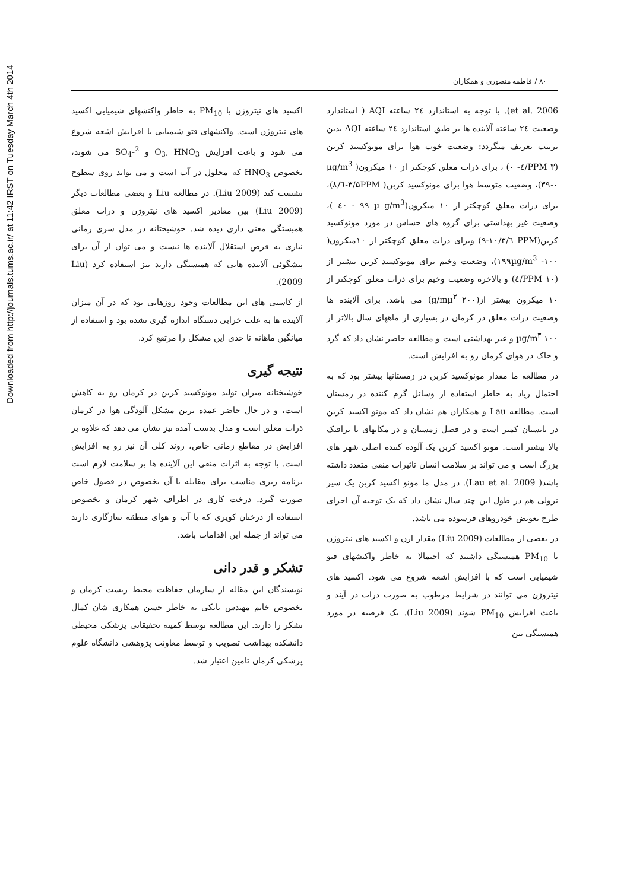Downloaded from http://journals.tums.ac.ir/ at 11:42 IRST on Tuesday March 4th 2014
۸۰ / فاطمه منصوری و همکاران
et al. 2006). با توجه به استاندارد ۲٤ ساعته AQI ( استاندارد وضعیت ۲٤ ساعته آلاینده ها بر طبق استاندارد ۲٤ ساعته AQI بدین ترتیب تعریف میگردد: وضعیت خوب هوا برای مونوکسید کربن (PPM ۳/٤- ۰) ، برای ذرات معلق کوچکتر از ۱۰ میکرون( µg/m<sup>3</sup> ۳۹-۰)، وضعیت متوسط هوا برای مونوکسید کربن( ۳/۵PPM-٦/۸)، برای ذرات معلق کوچکتر از ۱۰ میکرون(µ g/m<sup>3</sup> ٤۰ - ۹۹ )، وضعیت غیر بهداشتی برای گروه های حساس در مورد مونوکسید کربن(PPM ٦/۹-۱۰/۳) وبرای ذرات معلق کوچکتر از ۱۰میکرون( ۱۹۹µg/m<sup>3</sup> -۱۰۰)، وضعیت وخیم برای مونوکسید کربن بیشتر از (PPM ۱۰/٤) و بالاخره وضعیت وخیم برای ذرات معلق کوچکتر از ۱۰ میکرون بیشتر از(g/mµ<sup>۳</sup> ۲۰۰) می باشد. برای آلاینده ها وضعیت ذرات معلق در کرمان در بسیاری از ماههای سال بالاتر از µg/m<sup>۳</sup> ۱۰۰ و غیر بهداشتی است و مطالعه حاضر نشان داد که گرد و خاک در هوای کرمان رو به افزایش است.
در مطالعه ما مقدار مونوکسید کربن در زمستانها بیشتر بود که به احتمال زیاد به خاطر استفاده از وسائل گرم کننده در زمستان است. مطالعه Lau و همکاران هم نشان داد که مونو اکسید کربن در تابستان کمتر است و در فصل زمستان و در مکانهای با ترافیک بالا بیشتر است. مونو اکسید کربن یک آلوده کننده اصلی شهر های بزرگ است و می تواند بر سلامت انسان تاثیرات منفی متعدد داشته باشد( Lau et al. 2009). در مدل ما مونو اکسید کربن یک سیر نزولی هم در طول این چند سال نشان داد که یک توجیه آن اجرای طرح تعویض خودروهای فرسوده می باشد.
در بعضی از مطالعات (Liu 2009) مقدار ازن و اکسید های نیتروژن با PM<sub>10</sub> همبستگی داشتند که احتمالا به خاطر واکنشهای فتو شیمیایی است که با افزایش اشعه شروع می شود. اکسید های نیتروژن می توانند در شرایط مرطوب به صورت ذرات در آیند و باعث افزایش PM<sub>10</sub> شوند (Liu 2009). یک فرضیه در مورد همبستگی بین
اکسید های نیتروژن با PM<sub>10</sub> به خاطر واکنشهای شیمیایی اکسید های نیتروژن است. واکنشهای فتو شیمیایی با افزایش اشعه شروع می شود و باعث افزایش O<sub>3</sub>, HNO<sub>3</sub> و SO<sub>4</sub>-<sup>2</sup> می شوند، بخصوص HNO<sub>3</sub> که محلول در آب است و می تواند روی سطوح نشست کند (Liu 2009). در مطالعه Liu و بعضی مطالعات دیگر (Liu 2009) بین مقادیر اکسید های نیتروژن و ذرات معلق همبستگی معنی داری دیده شد. خوشبختانه در مدل سری زمانی نیازی به فرض استقلال آلاینده ها نیست و می توان از آن برای پیشگوئی آلاینده هایی که همبستگی دارند نیز استفاده کرد (Liu 2009).
از کاستی های این مطالعات وجود روزهایی بود که در آن میزان آلاینده ها به علت خرابی دستگاه اندازه گیری نشده بود و استفاده از میانگین ماهانه تا حدی این مشکل را مرتفع کرد.
نتیجه گیری
خوشبختانه میزان تولید مونوکسید کربن در کرمان رو به کاهش است، و در حال حاضر عمده ترین مشکل آلودگی هوا در کرمان ذرات معلق است و مدل بدست آمده نیز نشان می دهد که علاوه بر افزایش در مقاطع زمانی خاص، روند کلی آن نیز رو به افزایش است. با توجه به اثرات منفی این آلاینده ها بر سلامت لازم است برنامه ریزی مناسب برای مقابله با آن بخصوص در فصول خاص صورت گیرد. درخت کاری در اطراف شهر کرمان و بخصوص استفاده از درختان کویری که با آب و هوای منطقه سازگاری دارند می تواند از جمله این اقدامات باشد.
تشکر و قدر دانی
نویسندگان این مقاله از سازمان حفاظت محیط زیست کرمان و بخصوص خانم مهندس بابکی به خاطر حسن همکاری شان کمال تشکر را دارند. این مطالعه توسط کمیته تحقیقاتی پزشکی محیطی دانشکده بهداشت تصویب و توسط معاونت پژوهشی دانشگاه علوم پزشکی کرمان تامین اعتبار شد.